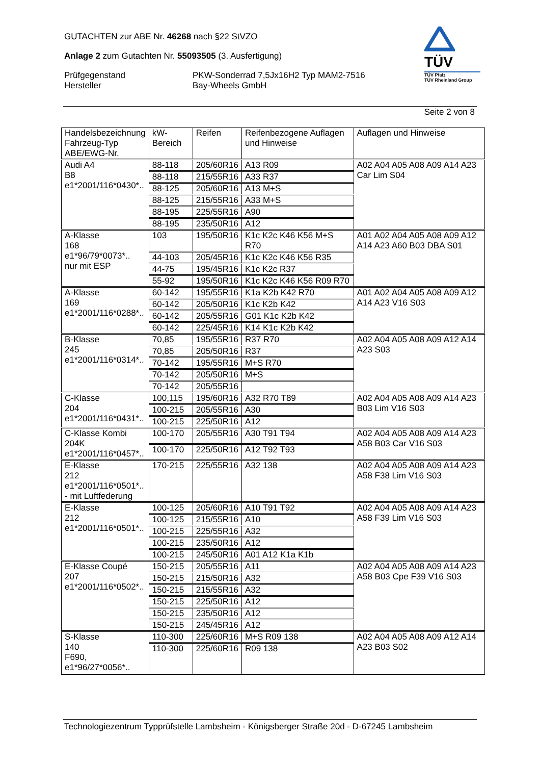GUTACHTEN zur ABE Nr. 46268 nach §22 StVZO
Anlage 2 zum Gutachten Nr. 55093505 (3. Ausfertigung)
Prüfgegenstand
Hersteller
PKW-Sonderrad 7,5Jx16H2 Typ MAM2-7516
Bay-Wheels GmbH
TÜV
TÜV Pfalz
TÜV Rheinland Group
Seite 2 von 8
| Handelsbezeichnung Fahrzeug-Typ ABE/EWG-Nr. | kW-Bereich | Reifen | Reifenbezogene Auflagen und Hinweise | Auflagen und Hinweise |
| --- | --- | --- | --- | --- |
| Audi A4 B8 e1*2001/116*0430*.. | 88-118 | 205/60R16 | A13 R09 | A02 A04 A05 A08 A09 A14 A23 Car Lim S04 |
| | 88-118 | 215/55R16 | A33 R37 | |
| | 88-125 | 205/60R16 | A13 M+S | |
| | 88-125 | 215/55R16 | A33 M+S | |
| | 88-195 | 225/55R16 | A90 | |
| | 88-195 | 235/50R16 | A12 | |
| A-Klasse 168 e1*96/79*0073*.. nur mit ESP | 103 | 195/50R16 | K1c K2c K46 K56 M+S R70 | A01 A02 A04 A05 A08 A09 A12 A14 A23 A60 B03 DBA S01 |
| | 44-103 | 205/45R16 | K1c K2c K46 K56 R35 | |
| | 44-75 | 195/45R16 | K1c K2c R37 | |
| | 55-92 | 195/50R16 | K1c K2c K46 K56 R09 R70 | |
| A-Klasse 169 e1*2001/116*0288*.. | 60-142 | 195/55R16 | K1a K2b K42 R70 | A01 A02 A04 A05 A08 A09 A12 A14 A23 V16 S03 |
| | 60-142 | 205/50R16 | K1c K2b K42 | |
| | 60-142 | 205/55R16 | G01 K1c K2b K42 | |
| | 60-142 | 225/45R16 | K14 K1c K2b K42 | |
| B-Klasse 245 e1*2001/116*0314*.. | 70,85 | 195/55R16 | R37 R70 | A02 A04 A05 A08 A09 A12 A14 A23 S03 |
| | 70,85 | 205/50R16 | R37 | |
| | 70-142 | 195/55R16 | M+S R70 | |
| | 70-142 | 205/50R16 | M+S | |
| | 70-142 | 205/55R16 | | |
| C-Klasse 204 e1*2001/116*0431*.. | 100,115 | 195/60R16 | A32 R70 T89 | A02 A04 A05 A08 A09 A14 A23 B03 Lim V16 S03 |
| | 100-215 | 205/55R16 | A30 | |
| | 100-215 | 225/50R16 | A12 | |
| C-Klasse Kombi 204K e1*2001/116*0457*.. | 100-170 | 205/55R16 | A30 T91 T94 | A02 A04 A05 A08 A09 A14 A23 A58 B03 Car V16 S03 |
| | 100-170 | 225/50R16 | A12 T92 T93 | |
| E-Klasse 212 e1*2001/116*0501*.. - mit Luftfederung | 170-215 | 225/55R16 | A32 138 | A02 A04 A05 A08 A09 A14 A23 A58 F38 Lim V16 S03 |
| E-Klasse 212 e1*2001/116*0501*.. | 100-125 | 205/60R16 | A10 T91 T92 | A02 A04 A05 A08 A09 A14 A23 A58 F39 Lim V16 S03 |
| | 100-125 | 215/55R16 | A10 | |
| | 100-215 | 225/55R16 | A32 | |
| | 100-215 | 235/50R16 | A12 | |
| | 100-215 | 245/50R16 | A01 A12 K1a K1b | |
| E-Klasse Coupé 207 e1*2001/116*0502*.. | 150-215 | 205/55R16 | A11 | A02 A04 A05 A08 A09 A14 A23 A58 B03 Cpe F39 V16 S03 |
| | 150-215 | 215/50R16 | A32 | |
| | 150-215 | 215/55R16 | A32 | |
| | 150-215 | 225/50R16 | A12 | |
| | 150-215 | 235/50R16 | A12 | |
| | 150-215 | 245/45R16 | A12 | |
| S-Klasse 140 F690, e1*96/27*0056*.. | 110-300 | 225/60R16 | M+S R09 138 | A02 A04 A05 A08 A09 A12 A14 A23 B03 S02 |
| | 110-300 | 225/60R16 | R09 138 | |
Technologiezentrum Typprüfstelle Lambsheim - Königsberger Straße 20d - D-67245 Lambsheim